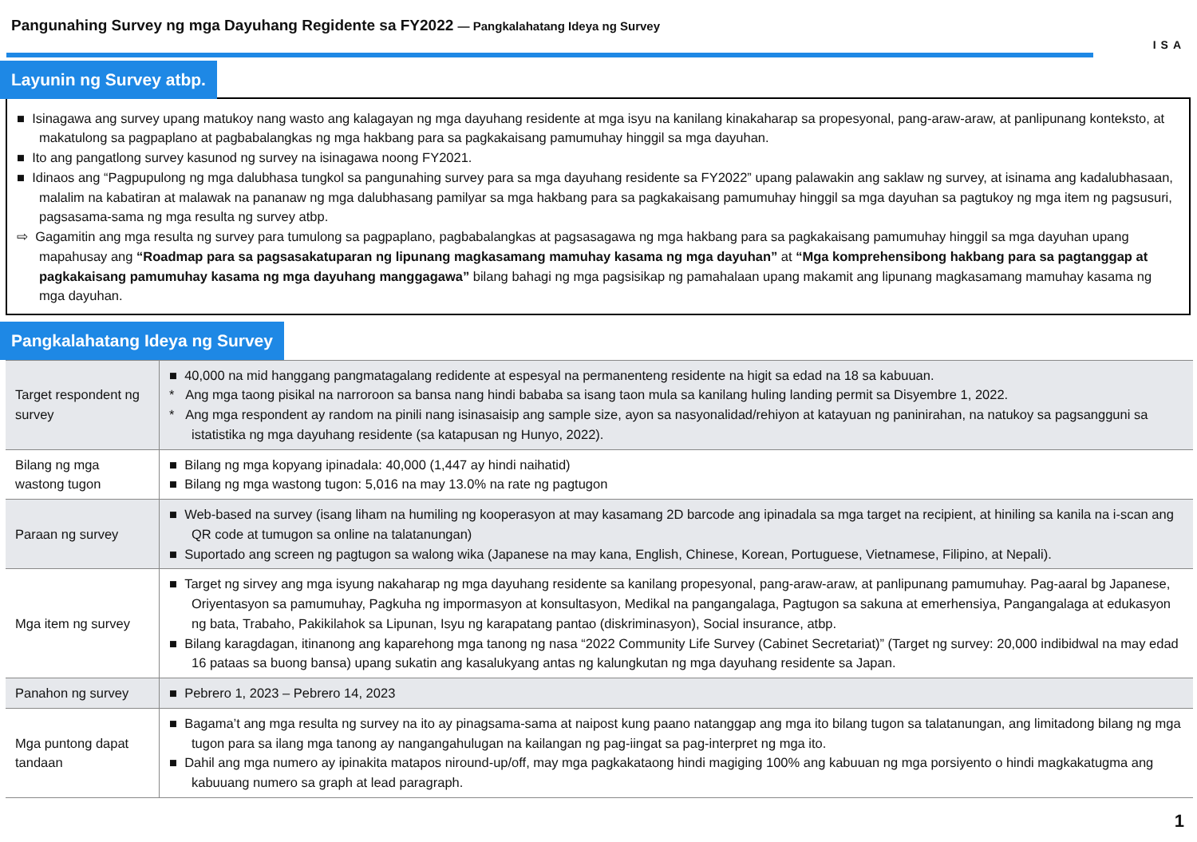Pangunahing Survey ng mga Dayuhang Regidente sa FY2022 — Pangkalahatang Ideya ng Survey
ISA
Layunin ng Survey atbp.
■ Isinagawa ang survey upang matukoy nang wasto ang kalagayan ng mga dayuhang residente at mga isyu na kanilang kinakaharap sa propesyonal, pang-araw-araw, at panlipunang konteksto, at makatulong sa pagpaplano at pagbabalangkas ng mga hakbang para sa pagkakaisang pamumuhay hinggil sa mga dayuhan.
■ Ito ang pangatlong survey kasunod ng survey na isinagawa noong FY2021.
■ Idinaos ang “Pagpupulong ng mga dalubhasa tungkol sa pangunahing survey para sa mga dayuhang residente sa FY2022” upang palawakin ang saklaw ng survey, at isinama ang kadalubhasaan, malalim na kabatiran at malawak na pananaw ng mga dalubhasang pamilyar sa mga hakbang para sa pagkakaisang pamumuhay hinggil sa mga dayuhan sa pagtukoy ng mga item ng pagsusuri, pagsasama-sama ng mga resulta ng survey atbp.
⇨ Gagamitin ang mga resulta ng survey para tumulong sa pagpaplano, pagbabalangkas at pagsasagawa ng mga hakbang para sa pagkakaisang pamumuhay hinggil sa mga dayuhan upang mapahusay ang “Roadmap para sa pagsasakatuparan ng lipunang magkasamang mamuhay kasama ng mga dayuhan” at “Mga komprehensibong hakbang para sa pagtanggap at pagkakaisang pamumuhay kasama ng mga dayuhang manggagawa” bilang bahagi ng mga pagsisikap ng pamahalaan upang makamit ang lipunang magkasamang mamuhay kasama ng mga dayuhan.
Pangkalahatang Ideya ng Survey
| Target respondent ng survey | ■ 40,000 na mid hanggang pangmatagalang redidente at espesyal na permanenteng residente na higit sa edad na 18 sa kabuuan. * Ang mga taong pisikal na narroroon sa bansa nang hindi bababa sa isang taon mula sa kanilang huling landing permit sa Disyembre 1, 2022. * Ang mga respondent ay random na pinili nang isinasaisip ang sample size, ayon sa nasyonalidad/rehiyon at katayuan ng paninirahan, na natukoy sa pagsangguni sa istatistika ng mga dayuhang residente (sa katapusan ng Hunyo, 2022). |
| Bilang ng mga wastong tugon | ■ Bilang ng mga kopyang ipinadala: 40,000 (1,447 ay hindi naihatid) ■ Bilang ng mga wastong tugon: 5,016 na may 13.0% na rate ng pagtugon |
| Paraan ng survey | ■ Web-based na survey (isang liham na humiling ng kooperasyon at may kasamang 2D barcode ang ipinadala sa mga target na recipient, at hiniling sa kanila na i-scan ang QR code at tumugon sa online na talatanungan) ■ Suportado ang screen ng pagtugon sa walong wika (Japanese na may kana, English, Chinese, Korean, Portuguese, Vietnamese, Filipino, at Nepali). |
| Mga item ng survey | ■ Target ng sirvey ang mga isyung nakaharap ng mga dayuhang residente sa kanilang propesyonal, pang-araw-araw, at panlipunang pamumuhay. Pag-aaral bg Japanese, Oriyentasyon sa pamumuhay, Pagkuha ng impormasyon at konsultasyon, Medikal na pangangalaga, Pagtugon sa sakuna at emerhensiya, Pangangalaga at edukasyon ng bata, Trabaho, Pakikilahok sa Lipunan, Isyu ng karapatang pantao (diskriminasyon), Social insurance, atbp. ■ Bilang karagdagan, itinanong ang kaparehong mga tanong ng nasa “2022 Community Life Survey (Cabinet Secretariat)” (Target ng survey: 20,000 indibidwal na may edad 16 pataas sa buong bansa) upang sukatin ang kasalukyang antas ng kalungkutan ng mga dayuhang residente sa Japan. |
| Panahon ng survey | ■ Pebrero 1, 2023 – Pebrero 14, 2023 |
| Mga puntong dapat tandaan | ■ Bagama’t ang mga resulta ng survey na ito ay pinagsama-sama at naipost kung paano natanggap ang mga ito bilang tugon sa talatanungan, ang limitadong bilang ng mga tugon para sa ilang mga tanong ay nangangahulugan na kailangan ng pag-iingat sa pag-interpret ng mga ito. ■ Dahil ang mga numero ay ipinakita matapos niround-up/off, may mga pagkakataong hindi magiging 100% ang kabuuan ng mga porsiyento o hindi magkakatugma ang kabuuang numero sa graph at lead paragraph. |
1